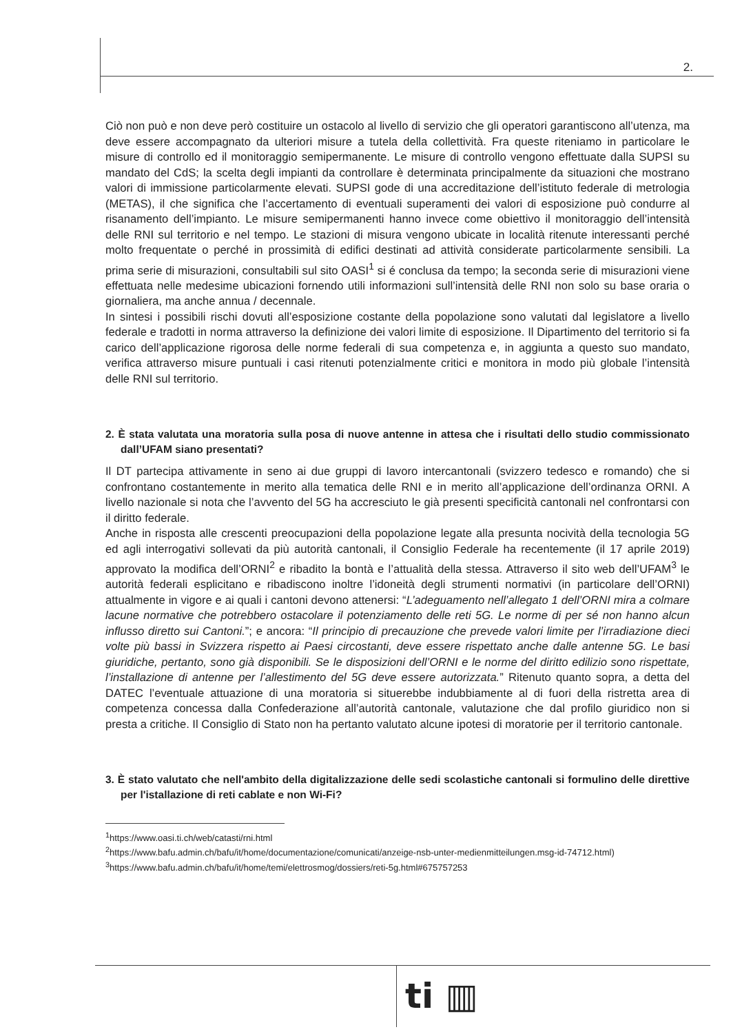2.
Ciò non può e non deve però costituire un ostacolo al livello di servizio che gli operatori garantiscono all’utenza, ma deve essere accompagnato da ulteriori misure a tutela della collettività. Fra queste riteniamo in particolare le misure di controllo ed il monitoraggio semipermanente. Le misure di controllo vengono effettuate dalla SUPSI su mandato del CdS; la scelta degli impianti da controllare è determinata principalmente da situazioni che mostrano valori di immissione particolarmente elevati. SUPSI gode di una accreditazione dell’istituto federale di metrologia (METAS), il che significa che l’accertamento di eventuali superamenti dei valori di esposizione può condurre al risanamento dell’impianto. Le misure semipermanenti hanno invece come obiettivo il monitoraggio dell’intensità delle RNI sul territorio e nel tempo. Le stazioni di misura vengono ubicate in località ritenute interessanti perché molto frequentate o perché in prossimità di edifici destinati ad attività considerate particolarmente sensibili. La prima serie di misurazioni, consultabili sul sito OASI<sup>1</sup> si é conclusa da tempo; la seconda serie di misurazioni viene effettuata nelle medesime ubicazioni fornendo utili informazioni sull’intensità delle RNI non solo su base oraria o giornaliera, ma anche annua / decennale.
In sintesi i possibili rischi dovuti all’esposizione costante della popolazione sono valutati dal legislatore a livello federale e tradotti in norma attraverso la definizione dei valori limite di esposizione. Il Dipartimento del territorio si fa carico dell’applicazione rigorosa delle norme federali di sua competenza e, in aggiunta a questo suo mandato, verifica attraverso misure puntuali i casi ritenuti potenzialmente critici e monitora in modo più globale l’intensità delle RNI sul territorio.
2. È stata valutata una moratoria sulla posa di nuove antenne in attesa che i risultati dello studio commissionato dall’UFAM siano presentati?
Il DT partecipa attivamente in seno ai due gruppi di lavoro intercantonali (svizzero tedesco e romando) che si confrontano costantemente in merito alla tematica delle RNI e in merito all’applicazione dell’ordinanza ORNI. A livello nazionale si nota che l’avvento del 5G ha accresciuto le già presenti specificità cantonali nel confrontarsi con il diritto federale.
Anche in risposta alle crescenti preocupazioni della popolazione legate alla presunta nocività della tecnologia 5G ed agli interrogativi sollevati da più autorità cantonali, il Consiglio Federale ha recentemente (il 17 aprile 2019) approvato la modifica dell’ORNI<sup>2</sup> e ribadito la bontà e l’attualità della stessa. Attraverso il sito web dell’UFAM<sup>3</sup> le autorità federali esplicitano e ribadiscono inoltre l’idoneità degli strumenti normativi (in particolare dell’ORNI) attualmente in vigore e ai quali i cantoni devono attenersi: “L’adeguamento nell’allegato 1 dell’ORNI mira a colmare lacune normative che potrebbero ostacolare il potenziamento delle reti 5G. Le norme di per sé non hanno alcun influsso diretto sui Cantoni.”; e ancora: “Il principio di precauzione che prevede valori limite per l’irradiazione dieci volte più bassi in Svizzera rispetto ai Paesi circostanti, deve essere rispettato anche dalle antenne 5G. Le basi giuridiche, pertanto, sono già disponibili. Se le disposizioni dell’ORNI e le norme del diritto edilizio sono rispettate, l’installazione di antenne per l’allestimento del 5G deve essere autorizzata.” Ritenuto quanto sopra, a detta del DATEC l’eventuale attuazione di una moratoria si situerebbe indubbiamente al di fuori della ristretta area di competenza concessa dalla Confederazione all’autorità cantonale, valutazione che dal profilo giuridico non si presta a critiche. Il Consiglio di Stato non ha pertanto valutato alcune ipotesi di moratorie per il territorio cantonale.
3. È stato valutato che nell'ambito della digitalizzazione delle sedi scolastiche cantonali si formulino delle direttive per l'istallazione di reti cablate e non Wi-Fi?
<sup>1</sup> https://www.oasi.ti.ch/web/catasti/rni.html
<sup>2</sup> https://www.bafu.admin.ch/bafu/it/home/documentazione/comunicati/anzeige-nsb-unter-medienmitteilungen.msg-id-74712.html)
<sup>3</sup> https://www.bafu.admin.ch/bafu/it/home/temi/elettrosmog/dossiers/reti-5g.html#675757253
ti ▥